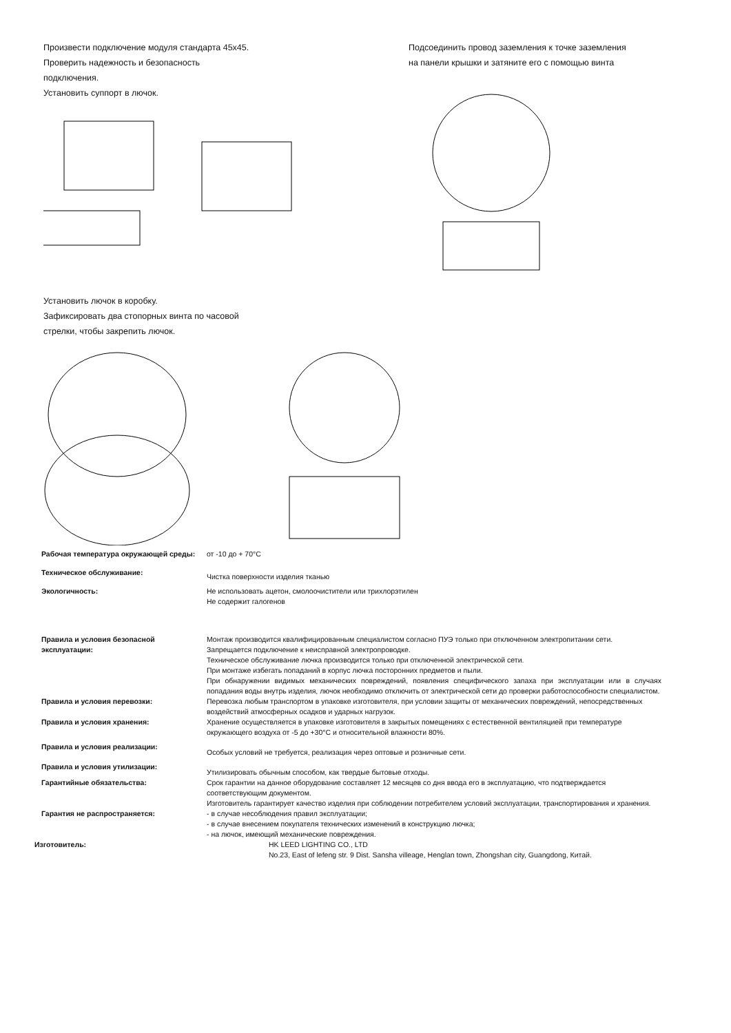Произвести подключение модуля стандарта 45х45.
Проверить надежность и безопасность
подключения.
Установить суппорт в лючок.
Подсоединить провод заземления к точке заземления
на панели крышки и затяните его с помощью винта
Установить лючок в коробку.
Зафиксировать два стопорных винта по часовой
стрелки, чтобы закрепить лючок.
Рабочая температура окружающей среды: от -10 до + 70°С
Техническое обслуживание:
Чистка поверхности изделия тканью
Экологичность: Не использовать ацетон, смолоочистители или трихлорэтилен
Не содержит галогенов
Правила и условия безопасной эксплуатации: Монтаж производится квалифицированным специалистом согласно ПУЭ только при отключенном электропитании сети.
Запрещается подключение к неисправной электропроводке.
Техническое обслуживание лючка производится только при отключенной электрической сети.
При монтаже избегать попаданий в корпус лючка посторонних предметов и пыли.
При обнаружении видимых механических повреждений, появления специфического запаха при эксплуатации или в случаях попадания воды внутрь изделия, лючок необходимо отключить от электрической сети до проверки работоспособности специалистом.
Правила и условия перевозки: Перевозка любым транспортом в упаковке изготовителя, при условии защиты от механических повреждений, непосредственных воздействий атмосферных осадков и ударных нагрузок.
Правила и условия хранения: Хранение осуществляется в упаковке изготовителя в закрытых помещениях с естественной вентиляцией при температуре окружающего воздуха от -5 до +30°С и относительной влажности 80%.
Правила и условия реализации:
Особых условий не требуется, реализация через оптовые и розничные сети.
Правила и условия утилизации:
Утилизировать обычным способом, как твердые бытовые отходы.
Гарантийные обязательства: Срок гарантии на данное оборудование составляет 12 месяцев со дня ввода его в эксплуатацию, что подтверждается соответствующим документом.
Изготовитель гарантирует качество изделия при соблюдении потребителем условий эксплуатации, транспортирования и хранения.
Гарантия не распространяется: - в случае несоблюдения правил эксплуатации;
- в случае внесением покупателя технических изменений в конструкцию лючка;
- на лючок, имеющий механические повреждения.
Изготовитель: HK LEED LIGHTING CO., LTD
No.23, East of lefeng str. 9 Dist. Sansha villeage, Henglan town, Zhongshan city, Guangdong, Китай.